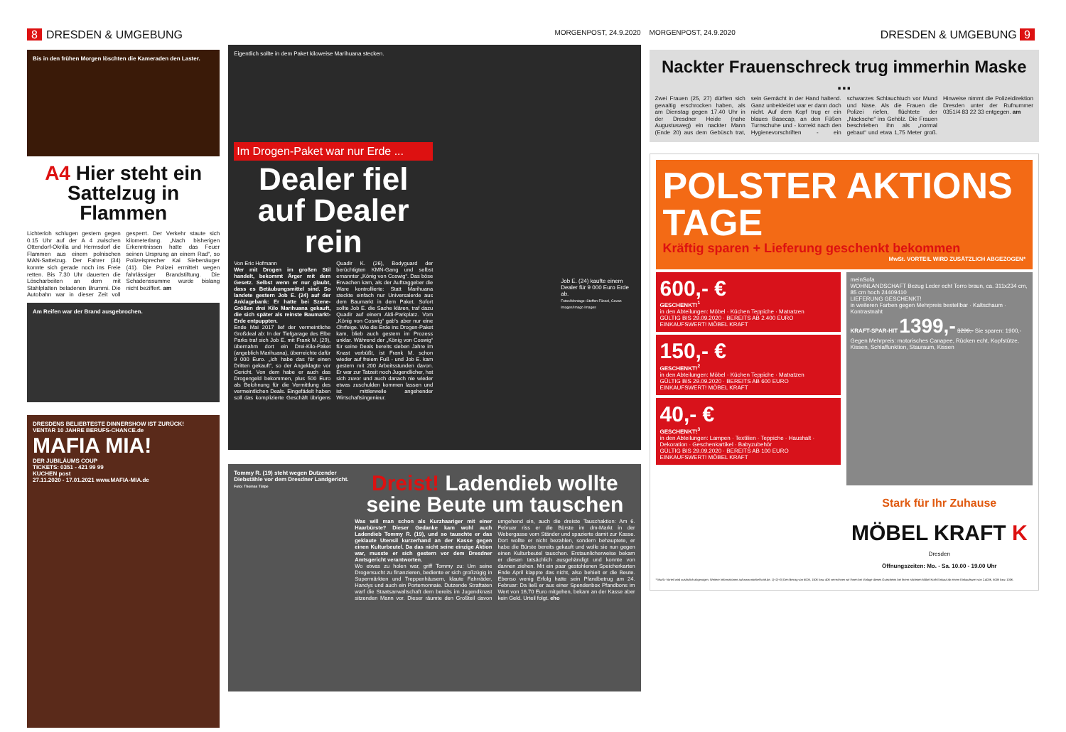8 DRESDEN & UMGEBUNG
Bis in den frühen Morgen löschten die Kameraden den Laster.
A4 Hier steht ein Sattelzug in Flammen
Lichterloh schlugen gestern gegen 0.15 Uhr auf der A 4 zwischen Ottendorf-Okrilla und Hermsdorf die Flammen aus einem polnischen MAN-Sattelzug. Der Fahrer (34) konnte sich gerade noch ins Freie retten. Bis 7.30 Uhr dauerten die Löscharbeiten an dem mit Stahlplatten beladenen Brummi. Die Autobahn war in dieser Zeit voll gesperrt. Der Verkehr staute sich kilometerlang. „Nach bisherigen Erkenntnissen hatte das Feuer seinen Ursprung an einem Rad“, so Polizeisprecher Kai Siebenäuger (41). Die Polizei ermittelt wegen fahrlässiger Brandstiftung. Die Schadenssumme wurde bislang nicht beziffert. am
Am Reifen war der Brand ausgebrochen.
DRESDENS BELIEBTESTE DINNERSHOW IST ZURÜCK!
VENTAR 10 JAHRE BERUFS-CHANCE.de
MAFIA MIA!
DER JUBILÄUMS COUP
TICKETS: 0351 - 421 99 99
KUCHEN post
27.11.2020 - 17.01.2021 www.MAFIA-MIA.de
MORGENPOST, 24.9.2020
Eigentlich sollte in dem Paket kiloweise Marihuana stecken.
Im Drogen-Paket war nur Erde ...
Dealer fiel auf Dealer rein
Von Eric Hofmann
Wer mit Drogen im großen Stil handelt, bekommt Ärger mit dem Gesetz. Selbst wenn er nur glaubt, dass es Betäubungsmittel sind. So landete gestern Job E. (24) auf der Anklagebank: Er hatte bei Szene-Größen drei Kilo Marihuana gekauft, die sich später als reinste Baumarkt-Erde entpuppten.
Ende Mai 2017 lief der vermeintliche Großdeal ab: In der Tiefgarage des Elbe Parks traf sich Job E. mit Frank M. (29), übernahm dort ein Drei-Kilo-Paket (angeblich Marihuana), überreichte dafür 9 000 Euro. „Ich habe das für einen Dritten gekauft“, so der Angeklagte vor Gericht. Von dem habe er auch das Drogengeld bekommen, plus 500 Euro als Belohnung für die Vermittlung des vermeintlichen Deals. Eingefädelt haben soll das komplizierte Geschäft übrigens Quadir K. (26), Bodyguard der berüchtigten KMN-Gang und selbst ernannter „König von Coswig“. Das böse Erwachen kam, als der Auftraggeber die Ware kontrollierte: Statt Marihuana steckte einfach nur Universalerde aus dem Baumarkt in dem Paket. Sofort sollte Job E. die Sache klären, traf dazu Quadir auf einem Aldi-Parkplatz. Vom „König von Coswig“ gab's aber nur eine Ohrfeige. Wie die Erde ins Drogen-Paket kam, blieb auch gestern im Prozess unklar. Während der „König von Coswig“ für seine Deals bereits sieben Jahre im Knast verbüßt, ist Frank M. schon wieder auf freiem Fuß - und Job E. kam gestern mit 200 Arbeitsstunden davon. Er war zur Tatzeit noch Jugendlicher, hat sich zuvor und auch danach nie wieder etwas zuschulden kommen lassen und ist mittlerweile angehender Wirtschaftsingenieur.
Job E. (24) kaufte einem Dealer für 9 000 Euro Erde ab.
Fotos/Montage: Steffen Füssel, Cavan Images/Imago Images
Tommy R. (19) steht wegen Dutzender Diebstähle vor dem Dresdner Landgericht.
Foto: Thomas Türpe
Dreist! Ladendieb wollte seine Beute um tauschen
Was will man schon als Kurzhaariger mit einer Haarbürste? Dieser Gedanke kam wohl auch Ladendieb Tommy R. (19), und so tauschte er das geklaute Utensil kurzerhand an der Kasse gegen einen Kulturbeutel. Da das nicht seine einzige Aktion war, musste er sich gestern vor dem Dresdner Amtsgericht verantworten.
Wo etwas zu holen war, griff Tommy zu: Um seine Drogensucht zu finanzieren, bediente er sich großzügig in Supermärkten und Treppenhäusern, klaute Fahrräder, Handys und auch ein Portemonnaie. Dutzende Straftaten warf die Staatsanwaltschaft dem bereits im Jugendknast sitzenden Mann vor. Dieser räumte den Großteil davon umgehend ein, auch die dreiste Tauschaktion: Am 6. Februar riss er die Bürste im dm-Markt in der Webergasse vom Ständer und spazierte damit zur Kasse. Dort wollte er nicht bezahlen, sondern behauptete, er habe die Bürste bereits gekauft und wolle sie nun gegen einen Kulturbeutel tauschen. Erstaunlicherweise bekam er diesen tatsächlich ausgehändigt und konnte von dannen ziehen. Mit ein paar gestohlenen Speicherkarten Ende April klappte das nicht, also behielt er die Beute. Ebenso wenig Erfolg hatte sein Pfandbetrug am 24. Februar: Da ließ er aus einer Spendenbox Pfandbons im Wert von 16,70 Euro mitgehen, bekam an der Kasse aber kein Geld. Urteil folgt. eho
MORGENPOST, 24.9.2020 DRESDEN & UMGEBUNG 9
Nackter Frauenschreck trug immerhin Maske ...
Zwei Frauen (25, 27) dürften sich gewaltig erschrocken haben, als am Dienstag gegen 17.40 Uhr in der Dresdner Heide (nahe Augustusweg) ein nackter Mann (Ende 20) aus dem Gebüsch trat, sein Gemächt in der Hand haltend. Ganz unbekleidet war er dann doch nicht. Auf dem Kopf trug er ein blaues Basecap, an den Füßen Turnschuhe und - korrekt nach den Hygienevorschriften - ein schwarzes Schlauchtuch vor Mund und Nase. Als die Frauen die Polizei riefen, flüchtete der „Nacksche“ ins Gehölz. Die Frauen beschrieben ihn als „normal gebaut“ und etwa 1,75 Meter groß. Hinweise nimmt die Polizeidirektion Dresden unter der Rufnummer 0351/4 83 22 33 entgegen. am
POLSTER AKTIONS TAGE
Kräftig sparen + Lieferung geschenkt bekommen
MwSt. VORTEIL WIRD ZUSÄTZLICH ABGEZOGEN*
600,- €
GESCHENKT!<sup>1</sup>
in den Abteilungen: Möbel · Küchen Teppiche · Matratzen
GÜLTIG BIS 29.09.2020 · BEREITS AB 2.400 EURO EINKAUFSWERT! MÖBEL KRAFT
150,- €
GESCHENKT!<sup>2</sup>
in den Abteilungen: Möbel · Küchen Teppiche · Matratzen
GÜLTIG BIS 29.09.2020 · BEREITS AB 600 EURO EINKAUFSWERT! MÖBEL KRAFT
40,- €
GESCHENKT!<sup>3</sup>
in den Abteilungen: Lampen · Textilien · Teppiche · Haushalt · Dekoration · Geschenkartikel · Babyzubehör
GÜLTIG BIS 29.09.2020 · BEREITS AB 100 EURO EINKAUFSWERT! MÖBEL KRAFT
meinSofa
WOHNLANDSCHAFT Bezug Leder echt Torro braun, ca. 311x234 cm, 85 cm hoch 24409410
LIEFERUNG GESCHENKT!
in weiteren Farben gegen Mehrpreis bestellbar · Kaltschaum · Kontrastnaht
KRAFT-SPAR-HIT 1399,- 3299,- Sie sparen: 1900,-
Gegen Mehrpreis: motorisches Canapee, Rücken echt, Kopfstütze, Kissen, Schlaffunktion, Stauraum, Kissen
Stark für Ihr Zuhause
MÖBEL KRAFT K
Dresden
Öffnungszeiten: Mo. - Sa. 10.00 - 19.00 Uhr
* MwSt.-Vorteil wird zusätzlich abgezogen. Weitere Informationen auf www.moebel-kraft.de. 1)+2)+3) Den Betrag von 600€, 150€ bzw. 40€ verrechnen wir Ihnen bei Vorlage dieses Gutscheins bei Ihrem nächsten Möbel Kraft Einkauf ab einem Einkaufswert von 2.400€, 600€ bzw. 100€.